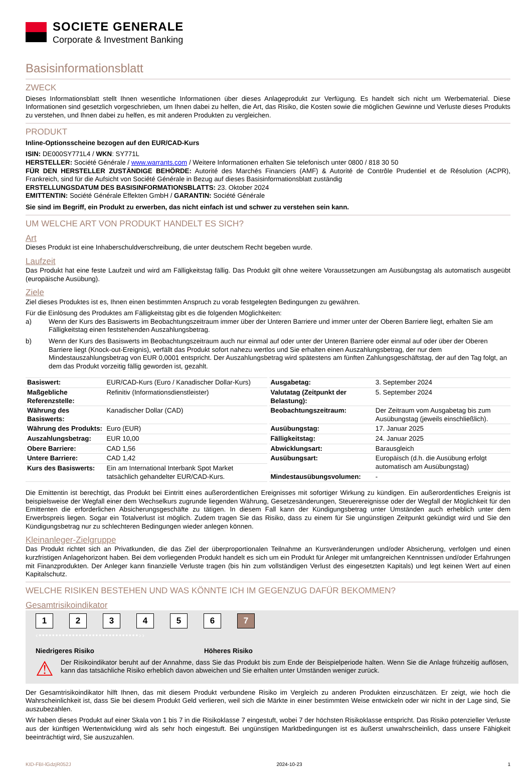SOCIETE GENERALE
Corporate & Investment Banking
Basisinformationsblatt
ZWECK
Dieses Informationsblatt stellt Ihnen wesentliche Informationen über dieses Anlageprodukt zur Verfügung. Es handelt sich nicht um Werbematerial. Diese Informationen sind gesetzlich vorgeschrieben, um Ihnen dabei zu helfen, die Art, das Risiko, die Kosten sowie die möglichen Gewinne und Verluste dieses Produkts zu verstehen, und Ihnen dabei zu helfen, es mit anderen Produkten zu vergleichen.
PRODUKT
Inline-Optionsscheine bezogen auf den EUR/CAD-Kurs
ISIN: DE000SY771L4 / WKN: SY771L
HERSTELLER: Société Générale / www.warrants.com / Weitere Informationen erhalten Sie telefonisch unter 0800 / 818 30 50
FÜR DEN HERSTELLER ZUSTÄNDIGE BEHÖRDE: Autorité des Marchés Financiers (AMF) & Autorité de Contrôle Prudentiel et de Résolution (ACPR), Frankreich, sind für die Aufsicht von Société Générale in Bezug auf dieses Basisinformationsblatt zuständig
ERSTELLUNGSDATUM DES BASISINFORMATIONSBLATTS: 23. Oktober 2024
EMITTENTIN: Société Générale Effekten GmbH / GARANTIN: Société Générale
Sie sind im Begriff, ein Produkt zu erwerben, das nicht einfach ist und schwer zu verstehen sein kann.
UM WELCHE ART VON PRODUKT HANDELT ES SICH?
Art
Dieses Produkt ist eine Inhaberschuldverschreibung, die unter deutschem Recht begeben wurde.
Laufzeit
Das Produkt hat eine feste Laufzeit und wird am Fälligkeitstag fällig. Das Produkt gilt ohne weitere Voraussetzungen am Ausübungstag als automatisch ausgeübt (europäische Ausübung).
Ziele
Ziel dieses Produktes ist es, Ihnen einen bestimmten Anspruch zu vorab festgelegten Bedingungen zu gewähren.
Für die Einlösung des Produktes am Fälligkeitstag gibt es die folgenden Möglichkeiten:
a) Wenn der Kurs des Basiswerts im Beobachtungszeitraum immer über der Unteren Barriere und immer unter der Oberen Barriere liegt, erhalten Sie am Fälligkeitstag einen feststehenden Auszahlungsbetrag.
b) Wenn der Kurs des Basiswerts im Beobachtungszeitraum auch nur einmal auf oder unter der Unteren Barriere oder einmal auf oder über der Oberen Barriere liegt (Knock-out-Ereignis), verfällt das Produkt sofort nahezu wertlos und Sie erhalten einen Auszahlungsbetrag, der nur dem Mindestauszahlungsbetrag von EUR 0,0001 entspricht. Der Auszahlungsbetrag wird spätestens am fünften Zahlungsgeschäftstag, der auf den Tag folgt, an dem das Produkt vorzeitig fällig geworden ist, gezahlt.
| Basiswert: | EUR/CAD-Kurs (Euro / Kanadischer Dollar-Kurs) |
| Maßgebliche Referenzstelle: | Refinitiv (Informationsdienstleister) |
| Währung des Basiswerts: | Kanadischer Dollar (CAD) |
| Währung des Produkts: | Euro (EUR) |
| Auszahlungsbetrag: | EUR 10,00 |
| Obere Barriere: | CAD 1,56 |
| Untere Barriere: | CAD 1,42 |
| Kurs des Basiswerts: | Ein am International Interbank Spot Market tatsächlich gehandelter EUR/CAD-Kurs. |
| Ausgabetag: | 3. September 2024 |
| Valutatag (Zeitpunkt der Belastung): | 5. September 2024 |
| Beobachtungszeitraum: | Der Zeitraum vom Ausgabetag bis zum Ausübungstag (jeweils einschließlich). |
| Ausübungstag: | 17. Januar 2025 |
| Fälligkeitstag: | 24. Januar 2025 |
| Abwicklungsart: | Barausgleich |
| Ausübungsart: | Europäisch (d.h. die Ausübung erfolgt automatisch am Ausübungstag) |
| Mindestausübungsvolumen: | - |
Die Emittentin ist berechtigt, das Produkt bei Eintritt eines außerordentlichen Ereignisses mit sofortiger Wirkung zu kündigen. Ein außerordentliches Ereignis ist beispielsweise der Wegfall einer dem Wechselkurs zugrunde liegenden Währung, Gesetzesänderungen, Steuerereignisse oder der Wegfall der Möglichkeit für den Emittenten die erforderlichen Absicherungsgeschäfte zu tätigen. In diesem Fall kann der Kündigungsbetrag unter Umständen auch erheblich unter dem Erwerbspreis liegen. Sogar ein Totalverlust ist möglich. Zudem tragen Sie das Risiko, dass zu einem für Sie ungünstigen Zeitpunkt gekündigt wird und Sie den Kündigungsbetrag nur zu schlechteren Bedingungen wieder anlegen können.
Kleinanleger-Zielgruppe
Das Produkt richtet sich an Privatkunden, die das Ziel der überproportionalen Teilnahme an Kursveränderungen und/oder Absicherung, verfolgen und einen kurzfristigen Anlagehorizont haben. Bei dem vorliegenden Produkt handelt es sich um ein Produkt für Anleger mit umfangreichen Kenntnissen und/oder Erfahrungen mit Finanzprodukten. Der Anleger kann finanzielle Verluste tragen (bis hin zum vollständigen Verlust des eingesetzten Kapitals) und legt keinen Wert auf einen Kapitalschutz.
WELCHE RISIKEN BESTEHEN UND WAS KÖNNTE ICH IM GEGENZUG DAFÜR BEKOMMEN?
Gesamtrisikoindikator
1 2 3 4 5 6 7
‹••••••••••••••••••••••••••••••››
Niedrigeres Risiko Höheres Risiko
⚠
Der Risikoindikator beruht auf der Annahme, dass Sie das Produkt bis zum Ende der Beispielperiode halten. Wenn Sie die Anlage frühzeitig auflösen, kann das tatsächliche Risiko erheblich davon abweichen und Sie erhalten unter Umständen weniger zurück.
Der Gesamtrisikoindikator hilft Ihnen, das mit diesem Produkt verbundene Risiko im Vergleich zu anderen Produkten einzuschätzen. Er zeigt, wie hoch die Wahrscheinlichkeit ist, dass Sie bei diesem Produkt Geld verlieren, weil sich die Märkte in einer bestimmten Weise entwickeln oder wir nicht in der Lage sind, Sie auszubezahlen.
Wir haben dieses Produkt auf einer Skala von 1 bis 7 in die Risikoklasse 7 eingestuft, wobei 7 der höchsten Risikoklasse entspricht. Das Risiko potenzieller Verluste aus der künftigen Wertentwicklung wird als sehr hoch eingestuft. Bei ungünstigen Marktbedingungen ist es äußerst unwahrscheinlich, dass unsere Fähigkeit beeinträchtigt wird, Sie auszuzahlen.
KID-FBI-lGdzjR052J 2024-10-23 1